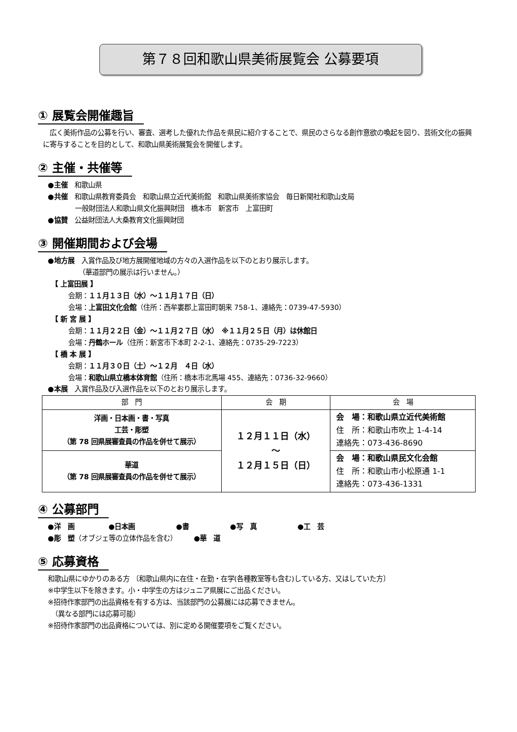第７８回和歌山県美術展覧会 公募要項
① 展覧会開催趣旨
　広く美術作品の公募を行い、審査、選考した優れた作品を県民に紹介することで、県民のさらなる創作意欲の喚起を図り、芸術文化の振興に寄与することを目的として、和歌山県美術展覧会を開催します。
② 主催・共催等
●主催　和歌山県
●共催　和歌山県教育委員会　和歌山県立近代美術館　和歌山県美術家協会　毎日新聞社和歌山支局
　　　　一般財団法人和歌山県文化振興財団　橋本市　新宮市　上富田町
●協賛　公益財団法人大桑教育文化振興財団
③ 開催期間および会場
●地方展　入賞作品及び地方展開催地域の方々の入選作品を以下のとおり展示します。
　　　　　（華道部門の展示は行いません。）
　【 上富田展 】
　　　会期：１１月１３日（水）～１１月１７日（日）
　　　会場：上富田文化会館（住所：西牟婁郡上富田町朝来 758-1、連絡先：0739-47-5930）
　【 新 宮 展 】
　　　会期：１１月２２日（金）～１１月２７日（水）　※１１月２５日（月）は休館日
　　　会場：丹鶴ホール（住所：新宮市下本町 2-2-1、連絡先：0735-29-7223）
　【 橋 本 展 】
　　　会期：１１月３０日（土）～１２月　４日（水）
　　　会場：和歌山県立橋本体育館（住所：橋本市北馬場 455、連絡先：0736-32-9660）
●本展　入賞作品及び入選作品を以下のとおり展示します。
| 部 門 | 会 期 | 会 場 |
| --- | --- | --- |
| 洋画・日本画・書・写真 工芸・彫塑 （第 78 回県展審査員の作品を併せて展示） | １２月１１日（水） ～ １２月１５日（日） | 会 場：和歌山県立近代美術館 住 所：和歌山市吹上 1-4-14 連絡先：073-436-8690 |
| 華道 （第 78 回県展審査員の作品を併せて展示） | | 会 場：和歌山県民文化会館 住 所：和歌山市小松原通 1-1 連絡先：073-436-1331 |
④ 公募部門
●洋　画　　　　　●日本画　　　　　　●書　　　　　　●写　真　　　　　　●工　芸
●彫　塑（オブジェ等の立体作品を含む）　　　●華　道
⑤ 応募資格
和歌山県にゆかりのある方 〔和歌山県内に在住・在勤・在学(各種教室等も含む)している方、又はしていた方〕
※中学生以下を除きます。小・中学生の方はジュニア県展にご出品ください。
※招待作家部門の出品資格を有する方は、当該部門の公募展には応募できません。
　（異なる部門には応募可能）
※招待作家部門の出品資格については、別に定める開催要項をご覧ください。